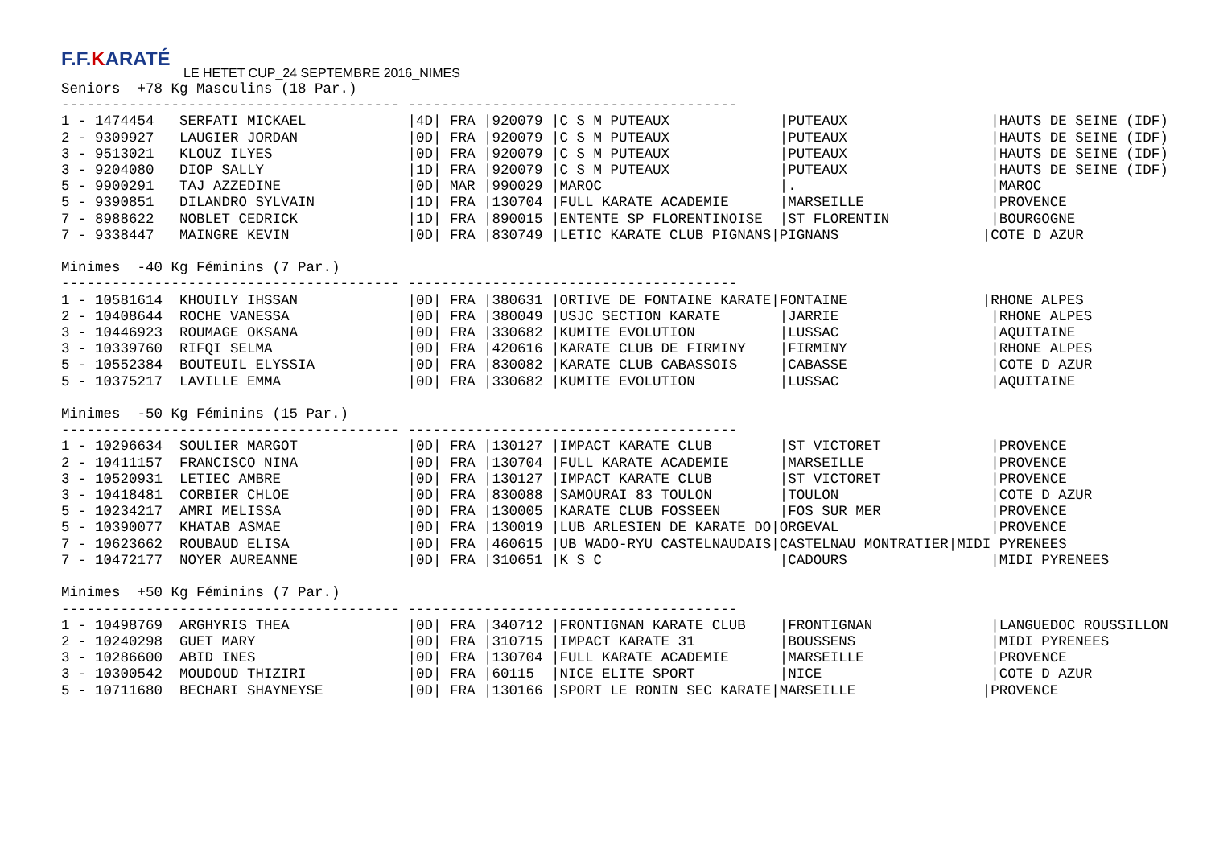F.F.KARATÉ
LE HETET CUP_24 SEPTEMBRE 2016_NIMES
Seniors  +78 Kg Masculins (18 Par.)
---------------------------------------- ---------------------------------------
1 - 1474454   SERFATI MICKAEL            |4D| FRA |920079 |C S M PUTEAUX             |PUTEAUX                 |HAUTS DE SEINE (IDF)
2 - 9309927   LAUGIER JORDAN             |0D| FRA |920079 |C S M PUTEAUX             |PUTEAUX                 |HAUTS DE SEINE (IDF)
3 - 9513021   KLOUZ ILYES                |0D| FRA |920079 |C S M PUTEAUX             |PUTEAUX                 |HAUTS DE SEINE (IDF)
3 - 9204080   DIOP SALLY                 |1D| FRA |920079 |C S M PUTEAUX             |PUTEAUX                 |HAUTS DE SEINE (IDF)
5 - 9900291   TAJ AZZEDINE               |0D| MAR |990029 |MAROC                     |.                       |MAROC
5 - 9390851   DILANDRO SYLVAIN           |1D| FRA |130704 |FULL KARATE ACADEMIE      |MARSEILLE               |PROVENCE
7 - 8988622   NOBLET CEDRICK             |1D| FRA |890015 |ENTENTE SP FLORENTINOISE  |ST FLORENTIN            |BOURGOGNE
7 - 9338447   MAINGRE KEVIN              |0D| FRA |830749 |LETIC KARATE CLUB PIGNANS|PIGNANS                 |COTE D AZUR

Minimes  -40 Kg Féminins (7 Par.)
---------------------------------------- ---------------------------------------
1 - 10581614  KHOUILY IHSSAN             |0D| FRA |380631 |ORTIVE DE FONTAINE KARATE|FONTAINE                |RHONE ALPES
2 - 10408644  ROCHE VANESSA              |0D| FRA |380049 |USJC SECTION KARATE       |JARRIE                  |RHONE ALPES
3 - 10446923  ROUMAGE OKSANA             |0D| FRA |330682 |KUMITE EVOLUTION          |LUSSAC                  |AQUITAINE
3 - 10339760  RIFQI SELMA                |0D| FRA |420616 |KARATE CLUB DE FIRMINY    |FIRMINY                 |RHONE ALPES
5 - 10552384  BOUTEUIL ELYSSIA           |0D| FRA |830082 |KARATE CLUB CABASSOIS     |CABASSE                 |COTE D AZUR
5 - 10375217  LAVILLE EMMA               |0D| FRA |330682 |KUMITE EVOLUTION          |LUSSAC                  |AQUITAINE

Minimes  -50 Kg Féminins (15 Par.)
---------------------------------------- ---------------------------------------
1 - 10296634  SOULIER MARGOT             |0D| FRA |130127 |IMPACT KARATE CLUB        |ST VICTORET             |PROVENCE
2 - 10411157  FRANCISCO NINA             |0D| FRA |130704 |FULL KARATE ACADEMIE      |MARSEILLE               |PROVENCE
3 - 10520931  LETIEC AMBRE               |0D| FRA |130127 |IMPACT KARATE CLUB        |ST VICTORET             |PROVENCE
3 - 10418481  CORBIER CHLOE              |0D| FRA |830088 |SAMOURAI 83 TOULON        |TOULON                  |COTE D AZUR
5 - 10234217  AMRI MELISSA               |0D| FRA |130005 |KARATE CLUB FOSSEEN       |FOS SUR MER             |PROVENCE
5 - 10390077  KHATAB ASMAE               |0D| FRA |130019 |LUB ARLESIEN DE KARATE DO|ORGEVAL                  |PROVENCE
7 - 10623662  ROUBAUD ELISA              |0D| FRA |460615 |UB WADO-RYU CASTELNAUDAIS|CASTELNAU MONTRATIER|MIDI PYRENEES
7 - 10472177  NOYER AUREANNE             |0D| FRA |310651 |K S C                     |CADOURS                 |MIDI PYRENEES

Minimes  +50 Kg Féminins (7 Par.)
---------------------------------------- ---------------------------------------
1 - 10498769  ARGHYRIS THEA              |0D| FRA |340712 |FRONTIGNAN KARATE CLUB    |FRONTIGNAN              |LANGUEDOC ROUSSILLON
2 - 10240298  GUET MARY                  |0D| FRA |310715 |IMPACT KARATE 31          |BOUSSENS                |MIDI PYRENEES
3 - 10286600  ABID INES                  |0D| FRA |130704 |FULL KARATE ACADEMIE      |MARSEILLE               |PROVENCE
3 - 10300542  MOUDOUD THIZIRI            |0D| FRA |60115  |NICE ELITE SPORT          |NICE                    |COTE D AZUR
5 - 10711680  BECHARI SHAYNEYSE          |0D| FRA |130166 |SPORT LE RONIN SEC KARATE|MARSEILLE               |PROVENCE